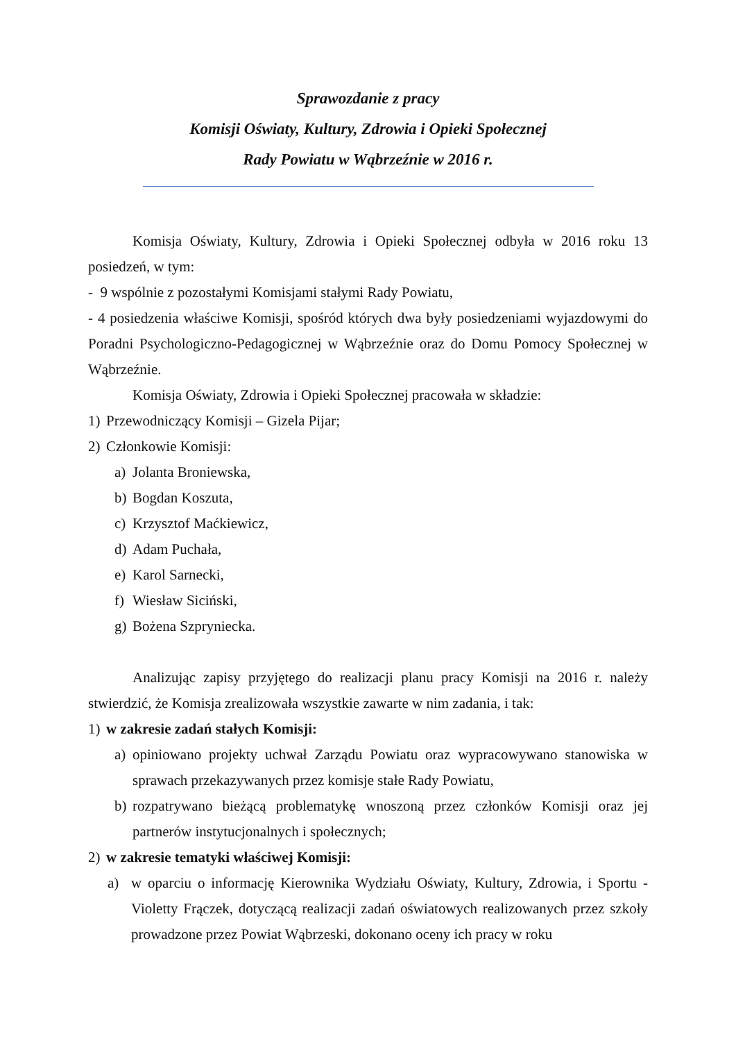Sprawozdanie z pracy
Komisji Oświaty, Kultury, Zdrowia i Opieki Społecznej
Rady Powiatu w Wąbrzeźnie w 2016 r.
Komisja Oświaty, Kultury, Zdrowia i Opieki Społecznej odbyła w 2016 roku 13 posiedzeń, w tym:
- 9 wspólnie z pozostałymi Komisjami stałymi Rady Powiatu,
- 4 posiedzenia właściwe Komisji, spośród których dwa były posiedzeniami wyjazdowymi do Poradni Psychologiczno-Pedagogicznej w Wąbrzeźnie oraz do Domu Pomocy Społecznej w Wąbrzeźnie.
Komisja Oświaty, Zdrowia i Opieki Społecznej pracowała w składzie:
1) Przewodniczący Komisji – Gizela Pijar;
2) Członkowie Komisji:
a) Jolanta Broniewska,
b) Bogdan Koszuta,
c) Krzysztof Maćkiewicz,
d) Adam Puchała,
e) Karol Sarnecki,
f) Wiesław Siciński,
g) Bożena Szpryniecka.
Analizując zapisy przyjętego do realizacji planu pracy Komisji na 2016 r. należy stwierdzić, że Komisja zrealizowała wszystkie zawarte w nim zadania, i tak:
1) w zakresie zadań stałych Komisji:
a) opiniowano projekty uchwał Zarządu Powiatu oraz wypracowywano stanowiska w sprawach przekazywanych przez komisje stałe Rady Powiatu,
b) rozpatrywano bieżącą problematykę wnoszoną przez członków Komisji oraz jej partnerów instytucjonalnych i społecznych;
2) w zakresie tematyki właściwej Komisji:
a) w oparciu o informację Kierownika Wydziału Oświaty, Kultury, Zdrowia, i Sportu - Violetty Frączek, dotyczącą realizacji zadań oświatowych realizowanych przez szkoły prowadzone przez Powiat Wąbrzeski, dokonano oceny ich pracy w roku